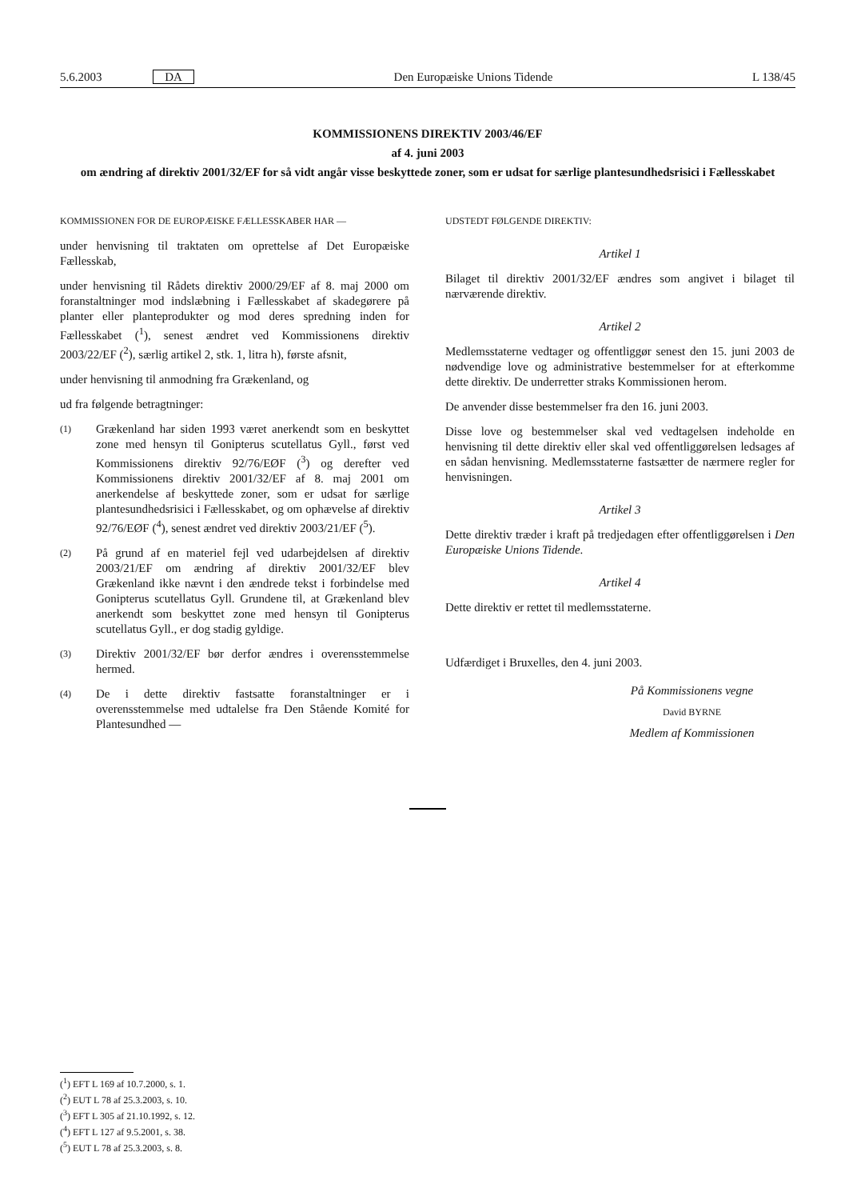5.6.2003 DA Den Europæiske Unions Tidende L 138/45
KOMMISSIONENS DIREKTIV 2003/46/EF
af 4. juni 2003
om ændring af direktiv 2001/32/EF for så vidt angår visse beskyttede zoner, som er udsat for særlige plantesundhedsrisici i Fællesskabet
KOMMISSIONEN FOR DE EUROPÆISKE FÆLLESSKABER HAR —
under henvisning til traktaten om oprettelse af Det Europæiske Fællesskab,
under henvisning til Rådets direktiv 2000/29/EF af 8. maj 2000 om foranstaltninger mod indslæbning i Fællesskabet af skadegørere på planter eller planteprodukter og mod deres spredning inden for Fællesskabet (<sup>1</sup>), senest ændret ved Kommissionens direktiv 2003/22/EF (<sup>2</sup>), særlig artikel 2, stk. 1, litra h), første afsnit,
under henvisning til anmodning fra Grækenland, og
ud fra følgende betragtninger:
(1)
Grækenland har siden 1993 været anerkendt som en beskyttet zone med hensyn til Gonipterus scutellatus Gyll., først ved Kommissionens direktiv 92/76/EØF (<sup>3</sup>) og derefter ved Kommissionens direktiv 2001/32/EF af 8. maj 2001 om anerkendelse af beskyttede zoner, som er udsat for særlige plantesundhedsrisici i Fællesskabet, og om ophævelse af direktiv 92/76/EØF (<sup>4</sup>), senest ændret ved direktiv 2003/21/EF (<sup>5</sup>).
(2)
På grund af en materiel fejl ved udarbejdelsen af direktiv 2003/21/EF om ændring af direktiv 2001/32/EF blev Grækenland ikke nævnt i den ændrede tekst i forbindelse med Gonipterus scutellatus Gyll. Grundene til, at Grækenland blev anerkendt som beskyttet zone med hensyn til Gonipterus scutellatus Gyll., er dog stadig gyldige.
(3)
Direktiv 2001/32/EF bør derfor ændres i overensstemmelse hermed.
(4)
De i dette direktiv fastsatte foranstaltninger er i overensstemmelse med udtalelse fra Den Stående Komité for Plantesundhed —
UDSTEDT FØLGENDE DIREKTIV:
Artikel 1
Bilaget til direktiv 2001/32/EF ændres som angivet i bilaget til nærværende direktiv.
Artikel 2
Medlemsstaterne vedtager og offentliggør senest den 15. juni 2003 de nødvendige love og administrative bestemmelser for at efterkomme dette direktiv. De underretter straks Kommissionen herom.
De anvender disse bestemmelser fra den 16. juni 2003.
Disse love og bestemmelser skal ved vedtagelsen indeholde en henvisning til dette direktiv eller skal ved offentliggørelsen ledsages af en sådan henvisning. Medlemsstaterne fastsætter de nærmere regler for henvisningen.
Artikel 3
Dette direktiv træder i kraft på tredjedagen efter offentliggørelsen i Den Europæiske Unions Tidende.
Artikel 4
Dette direktiv er rettet til medlemsstaterne.
Udfærdiget i Bruxelles, den 4. juni 2003.
På Kommissionens vegne
David BYRNE
Medlem af Kommissionen
(<sup>1</sup>) EFT L 169 af 10.7.2000, s. 1.
(<sup>2</sup>) EUT L 78 af 25.3.2003, s. 10.
(<sup>3</sup>) EFT L 305 af 21.10.1992, s. 12.
(<sup>4</sup>) EFT L 127 af 9.5.2001, s. 38.
(<sup>5</sup>) EUT L 78 af 25.3.2003, s. 8.